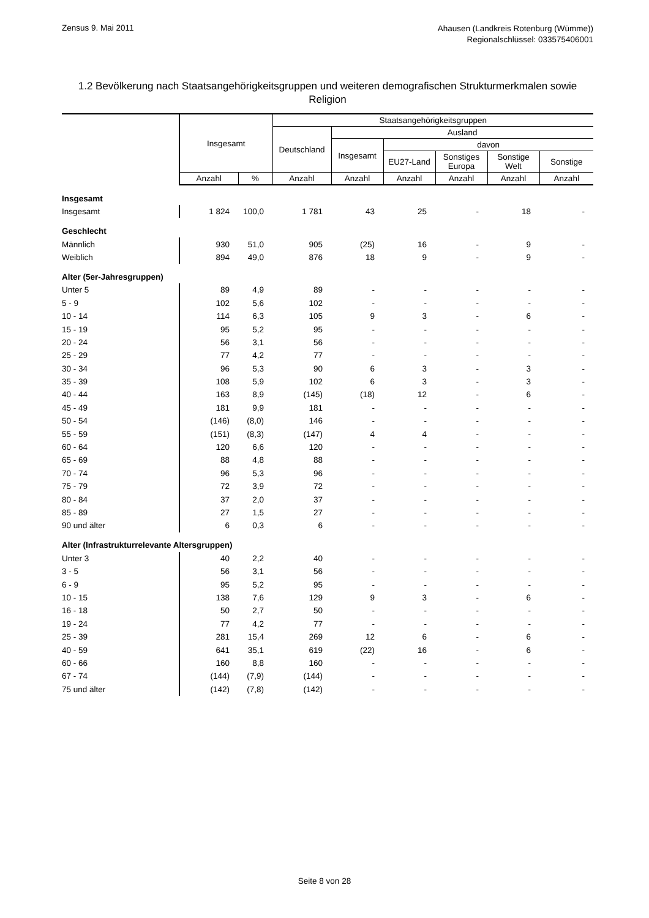Zensus 9. Mai 2011
Ahausen (Landkreis Rotenburg (Wümme))
Regionalschlüssel: 033575406001
1.2 Bevölkerung nach Staatsangehörigkeitsgruppen und weiteren demografischen Strukturmerkmalen sowie Religion
| | Insgesamt | | Staatsangehörigkeitsgruppen | | | | | |
| --- | --- | --- | --- | --- | --- | --- | --- | --- |
| | | | Deutschland | Ausland | | | | |
| | | | | Insgesamt | davon | | | |
| | | | | | EU27-Land | Sonstiges Europa | Sonstige Welt | Sonstige |
| | Anzahl | % | Anzahl | Anzahl | Anzahl | Anzahl | Anzahl | Anzahl |
| Insgesamt | | | | | | | | |
| Insgesamt | 1 824 | 100,0 | 1 781 | 43 | 25 | - | 18 | - |
| Geschlecht | | | | | | | | |
| Männlich | 930 | 51,0 | 905 | (25) | 16 | - | 9 | - |
| Weiblich | 894 | 49,0 | 876 | 18 | 9 | - | 9 | - |
| Alter (5er-Jahresgruppen) | | | | | | | | |
| Unter 5 | 89 | 4,9 | 89 | - | - | - | - | - |
| 5 - 9 | 102 | 5,6 | 102 | - | - | - | - | - |
| 10 - 14 | 114 | 6,3 | 105 | 9 | 3 | - | 6 | - |
| 15 - 19 | 95 | 5,2 | 95 | - | - | - | - | - |
| 20 - 24 | 56 | 3,1 | 56 | - | - | - | - | - |
| 25 - 29 | 77 | 4,2 | 77 | - | - | - | - | - |
| 30 - 34 | 96 | 5,3 | 90 | 6 | 3 | - | 3 | - |
| 35 - 39 | 108 | 5,9 | 102 | 6 | 3 | - | 3 | - |
| 40 - 44 | 163 | 8,9 | (145) | (18) | 12 | - | 6 | - |
| 45 - 49 | 181 | 9,9 | 181 | - | - | - | - | - |
| 50 - 54 | (146) | (8,0) | 146 | - | - | - | - | - |
| 55 - 59 | (151) | (8,3) | (147) | 4 | 4 | - | - | - |
| 60 - 64 | 120 | 6,6 | 120 | - | - | - | - | - |
| 65 - 69 | 88 | 4,8 | 88 | - | - | - | - | - |
| 70 - 74 | 96 | 5,3 | 96 | - | - | - | - | - |
| 75 - 79 | 72 | 3,9 | 72 | - | - | - | - | - |
| 80 - 84 | 37 | 2,0 | 37 | - | - | - | - | - |
| 85 - 89 | 27 | 1,5 | 27 | - | - | - | - | - |
| 90 und älter | 6 | 0,3 | 6 | - | - | - | - | - |
| Alter (Infrastrukturrelevante Altersgruppen) | | | | | | | | |
| Unter 3 | 40 | 2,2 | 40 | - | - | - | - | - |
| 3 - 5 | 56 | 3,1 | 56 | - | - | - | - | - |
| 6 - 9 | 95 | 5,2 | 95 | - | - | - | - | - |
| 10 - 15 | 138 | 7,6 | 129 | 9 | 3 | - | 6 | - |
| 16 - 18 | 50 | 2,7 | 50 | - | - | - | - | - |
| 19 - 24 | 77 | 4,2 | 77 | - | - | - | - | - |
| 25 - 39 | 281 | 15,4 | 269 | 12 | 6 | - | 6 | - |
| 40 - 59 | 641 | 35,1 | 619 | (22) | 16 | - | 6 | - |
| 60 - 66 | 160 | 8,8 | 160 | - | - | - | - | - |
| 67 - 74 | (144) | (7,9) | (144) | - | - | - | - | - |
| 75 und älter | (142) | (7,8) | (142) | - | - | - | - | - |
Seite 8 von 28